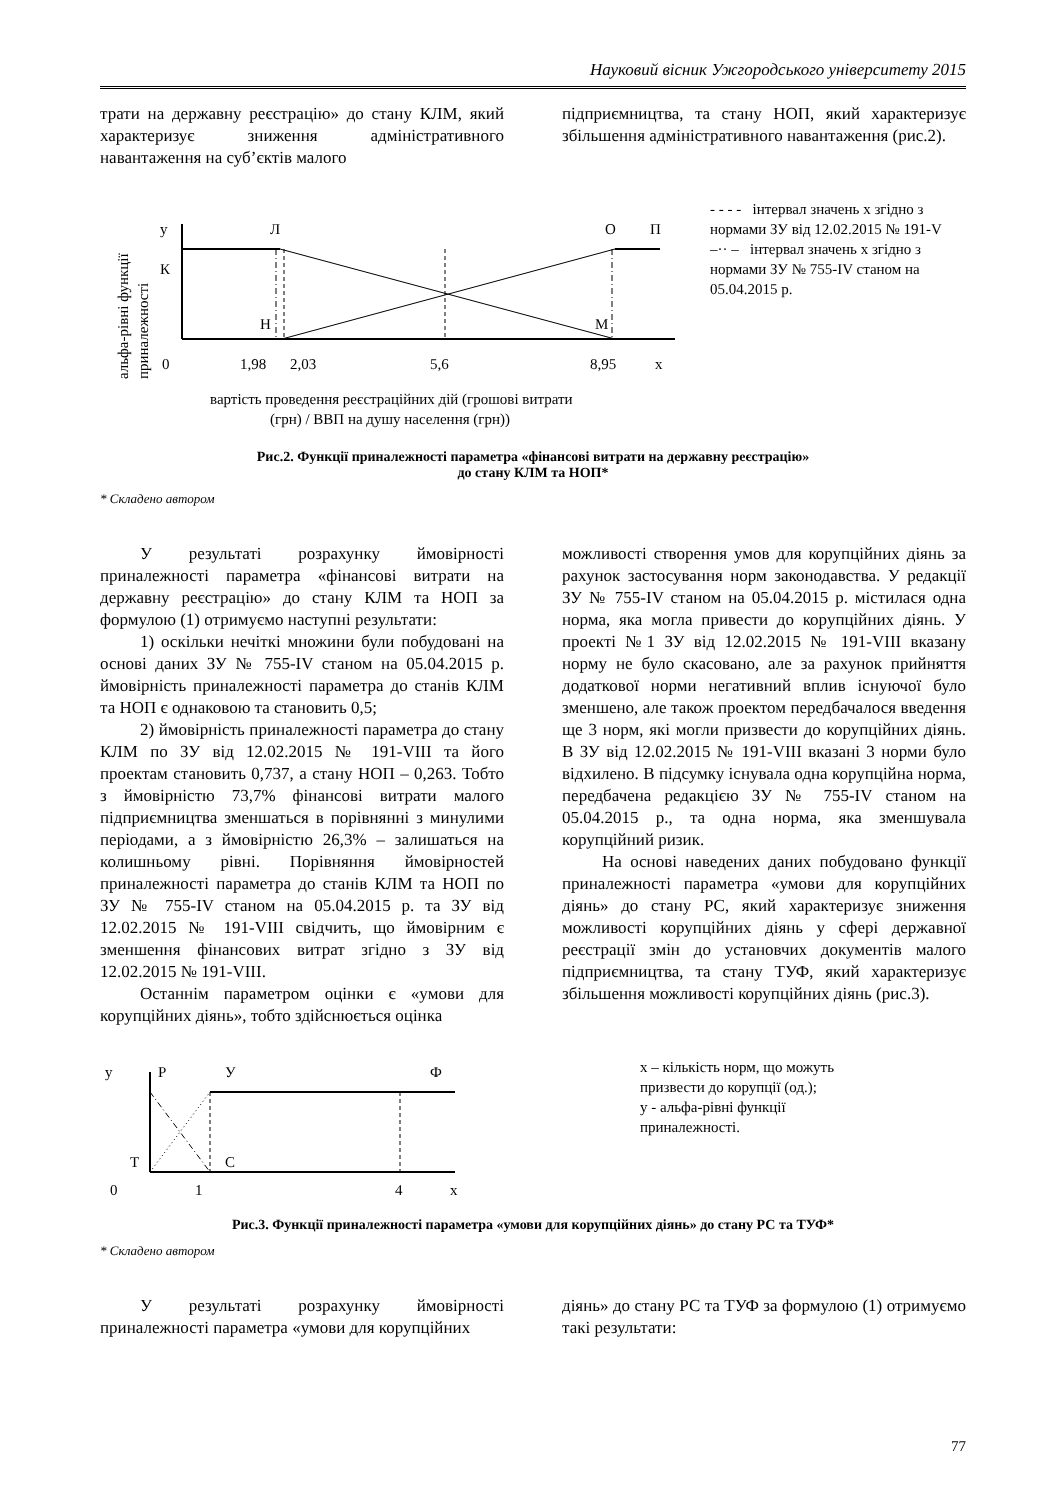Науковий вісник Ужгородського університету 2015
трати на державну реєстрацію» до стану КЛМ, який характеризує зниження адміністративного навантаження на суб’єктів малого
підприємництва, та стану НОП, який характеризує збільшення адміністративного навантаження (рис.2).
альфа-рівні функції
приналежності
у
Л
О
П
К
Н
М
0
1,98
2,03
5,6
8,95
х
вартість проведення реєстраційних дій (грошові витрати
(грн) / ВВП на душу населення (грн))
- - - - інтервал значень х згідно з нормами ЗУ від 12.02.2015 № 191-V
–·· – інтервал значень х згідно з нормами ЗУ № 755-IV станом на 05.04.2015 р.
Рис.2. Функції приналежності параметра «фінансові витрати на державну реєстрацію»
до стану КЛМ та НОП*
* Складено автором
У результаті розрахунку ймовірності приналежності параметра «фінансові витрати на державну реєстрацію» до стану КЛМ та НОП за формулою (1) отримуємо наступні результати:
1) оскільки нечіткі множини були побудовані на основі даних ЗУ № 755-IV станом на 05.04.2015 р. ймовірність приналежності параметра до станів КЛМ та НОП є однаковою та становить 0,5;
2) ймовірність приналежності параметра до стану КЛМ по ЗУ від 12.02.2015 № 191-VIII та його проектам становить 0,737, а стану НОП – 0,263. Тобто з ймовірністю 73,7% фінансові витрати малого підприємництва зменшаться в порівнянні з минулими періодами, а з ймовірністю 26,3% – залишаться на колишньому рівні. Порівняння ймовірностей приналежності параметра до станів КЛМ та НОП по ЗУ № 755-IV станом на 05.04.2015 р. та ЗУ від 12.02.2015 № 191-VIII свідчить, що ймовірним є зменшення фінансових витрат згідно з ЗУ від 12.02.2015 № 191-VIII.
Останнім параметром оцінки є «умови для корупційних діянь», тобто здійснюється оцінка
можливості створення умов для корупційних діянь за рахунок застосування норм законодавства. У редакції ЗУ № 755-IV станом на 05.04.2015 р. містилася одна норма, яка могла привести до корупційних діянь. У проекті №1 ЗУ від 12.02.2015 № 191-VIII вказану норму не було скасовано, але за рахунок прийняття додаткової норми негативний вплив існуючої було зменшено, але також проектом передбачалося введення ще 3 норм, які могли призвести до корупційних діянь. В ЗУ від 12.02.2015 № 191-VIII вказані 3 норми було відхилено. В підсумку існувала одна корупційна норма, передбачена редакцією ЗУ № 755-IV станом на 05.04.2015 р., та одна норма, яка зменшувала корупційний ризик.
На основі наведених даних побудовано функції приналежності параметра «умови для корупційних діянь» до стану РС, який характеризує зниження можливості корупційних діянь у сфері державної реєстрації змін до установчих документів малого підприємництва, та стану ТУФ, який характеризує збільшення можливості корупційних діянь (рис.3).
у
Р
У
Ф
Т
С
0
1
4
х
х – кількість норм, що можуть призвести до корупції (од.);
у - альфа-рівні функції приналежності.
Рис.3. Функції приналежності параметра «умови для корупційних діянь» до стану РС та ТУФ*
* Складено автором
У результаті розрахунку ймовірності приналежності параметра «умови для корупційних
діянь» до стану РС та ТУФ за формулою (1) отримуємо такі результати:
77